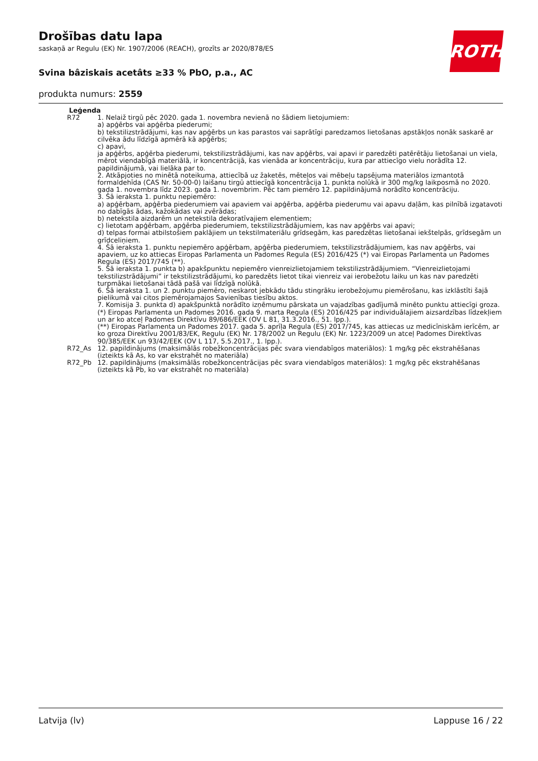Drošības datu lapa
saskaņā ar Regulu (EK) Nr. 1907/2006 (REACH), grozīts ar 2020/878/ES
Svina bâziskais acetâts ≥33 % PbO, p.a., AC
produkta numurs: 2559
ROTH
Leģenda
| R72 | 1. Nelaiž tirgū pēc 2020. gada 1. novembra nevienā no šādiem lietojumiem: a) apģērbs vai apģērba piederumi; b) tekstilizstrādājumi, kas nav apģērbs un kas parastos vai saprātīgi paredzamos lietošanas apstākļos nonāk saskarē ar cilvēka ādu līdzīgā apmērā kā apģērbs; c) apavi, ja apģērbs, apģērba piederumi, tekstilizstrādājumi, kas nav apģērbs, vai apavi ir paredzēti patērētāju lietošanai un viela, mērot viendabīgā materiālā, ir koncentrācijā, kas vienāda ar koncentrāciju, kura par attiecīgo vielu norādīta 12. papildinājumā, vai lielāka par to. 2. Atkāpjoties no minētā noteikuma, attiecībā uz žaketēs, mēteļos vai mēbeļu tapsējuma materiālos izmantotā formaldehīda (CAS Nr. 50-00-0) laišanu tirgū attiecīgā koncentrācija 1. punkta nolūkā ir 300 mg/kg laikposmā no 2020. gada 1. novembra līdz 2023. gada 1. novembrim. Pēc tam piemēro 12. papildinājumā norādīto koncentrāciju. 3. Šā ieraksta 1. punktu nepiemēro: a) apģērbam, apģērba piederumiem vai apaviem vai apģērba, apģērba piederumu vai apavu daļām, kas pilnībā izgatavoti no dabīgās ādas, kažokādas vai zvērādas; b) netekstila aizdarēm un netekstila dekoratīvajiem elementiem; c) lietotam apģērbam, apģērba piederumiem, tekstilizstrādājumiem, kas nav apģērbs vai apavi; d) telpas formai atbilstošiem paklājiem un tekstilmateriālu grīdsegām, kas paredzētas lietošanai iekštelpās, grīdsegām un grīdceliņiem. 4. Šā ieraksta 1. punktu nepiemēro apģērbam, apģērba piederumiem, tekstilizstrādājumiem, kas nav apģērbs, vai apaviem, uz ko attiecas Eiropas Parlamenta un Padomes Regula (ES) 2016/425 (*) vai Eiropas Parlamenta un Padomes Regula (ES) 2017/745 (**). 5. Šā ieraksta 1. punkta b) apakšpunktu nepiemēro vienreizlietojamiem tekstilizstrādājumiem. “Vienreizlietojami tekstilizstrādājumi” ir tekstilizstrādājumi, ko paredzēts lietot tikai vienreiz vai ierobežotu laiku un kas nav paredzēti turpmākai lietošanai tādā pašā vai līdzīgā nolūkā. 6. Šā ieraksta 1. un 2. punktu piemēro, neskarot jebkādu tādu stingrāku ierobežojumu piemērošanu, kas izklāstīti šajā pielikumā vai citos piemērojamajos Savienības tiesību aktos. 7. Komisija 3. punkta d) apakšpunktā norādīto izņēmumu pārskata un vajadzības gadījumā minēto punktu attiecīgi groza. (*) Eiropas Parlamenta un Padomes 2016. gada 9. marta Regula (ES) 2016/425 par individuālajiem aizsardzības līdzekļiem un ar ko atceļ Padomes Direktīvu 89/686/EEK (OV L 81, 31.3.2016., 51. lpp.). (**) Eiropas Parlamenta un Padomes 2017. gada 5. aprīļa Regula (ES) 2017/745, kas attiecas uz medicīniskām ierīcēm, ar ko groza Direktīvu 2001/83/EK, Regulu (EK) Nr. 178/2002 un Regulu (EK) Nr. 1223/2009 un atceļ Padomes Direktīvas 90/385/EEK un 93/42/EEK (OV L 117, 5.5.2017., 1. lpp.). |
| R72_As | 12. papildinājums (maksimālās robežkoncentrācijas pēc svara viendabīgos materiālos): 1 mg/kg pēc ekstrahēšanas (izteikts kā As, ko var ekstrahēt no materiāla) |
| R72_Pb | 12. papildinājums (maksimālās robežkoncentrācijas pēc svara viendabīgos materiālos): 1 mg/kg pēc ekstrahēšanas (izteikts kā Pb, ko var ekstrahēt no materiāla) |
Latvija (lv) Lappuse 16 / 22